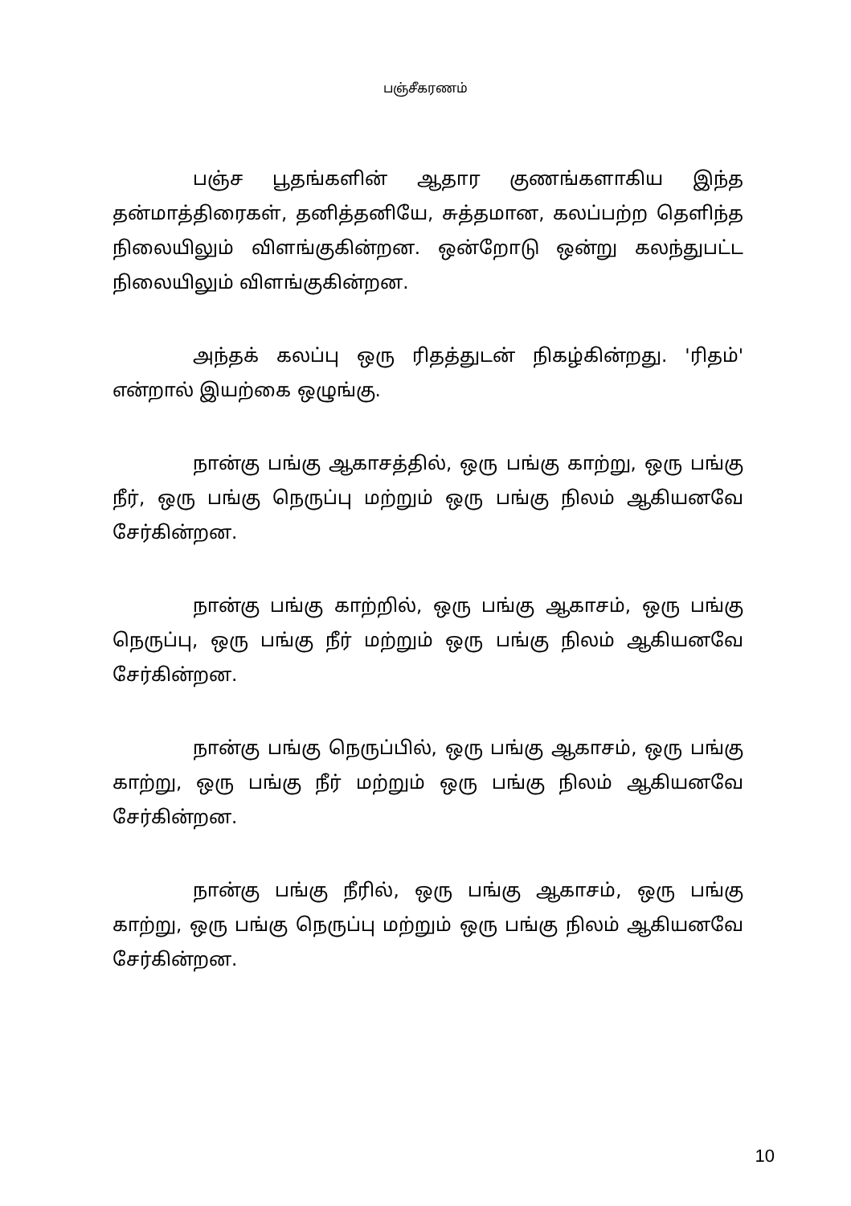பஞ்சீகரணம்
பஞ்ச பூதங்களின் ஆதார குணங்களாகிய இந்த தன்மாத்திரைகள், தனித்தனியே, சுத்தமான, கலப்பற்ற தெளிந்த நிலையிலும் விளங்குகின்றன. ஒன்றோடு ஒன்று கலந்துபட்ட நிலையிலும் விளங்குகின்றன.
அந்தக் கலப்பு ஒரு ரிதத்துடன் நிகழ்கின்றது. 'ரிதம்' என்றால் இயற்கை ஒழுங்கு.
நான்கு பங்கு ஆகாசத்தில், ஒரு பங்கு காற்று, ஒரு பங்கு நீர், ஒரு பங்கு நெருப்பு மற்றும் ஒரு பங்கு நிலம் ஆகியனவே சேர்கின்றன.
நான்கு பங்கு காற்றில், ஒரு பங்கு ஆகாசம், ஒரு பங்கு நெருப்பு, ஒரு பங்கு நீர் மற்றும் ஒரு பங்கு நிலம் ஆகியனவே சேர்கின்றன.
நான்கு பங்கு நெருப்பில், ஒரு பங்கு ஆகாசம், ஒரு பங்கு காற்று, ஒரு பங்கு நீர் மற்றும் ஒரு பங்கு நிலம் ஆகியனவே சேர்கின்றன.
நான்கு பங்கு நீரில், ஒரு பங்கு ஆகாசம், ஒரு பங்கு காற்று, ஒரு பங்கு நெருப்பு மற்றும் ஒரு பங்கு நிலம் ஆகியனவே சேர்கின்றன.
10